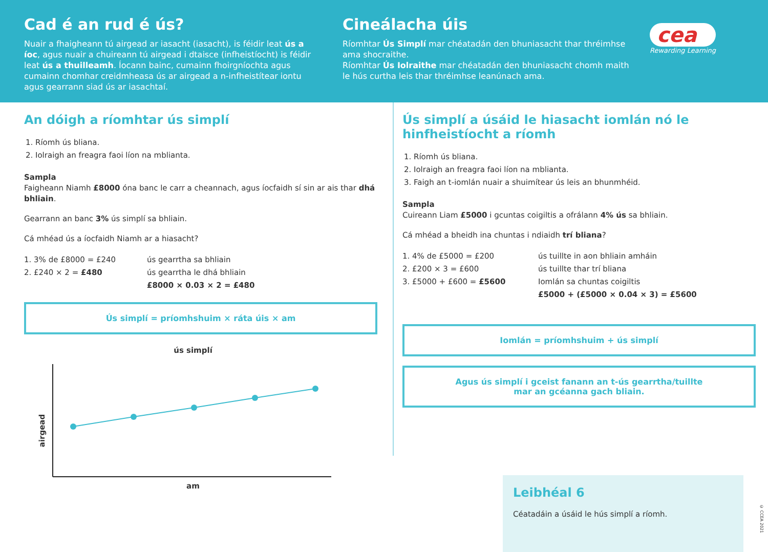Cad é an rud é ús?
Nuair a fhaigheann tú airgead ar iasacht (iasacht), is féidir leat ús a íoc, agus nuair a chuireann tú airgead i dtaisce (infheistíocht) is féidir leat ús a thuilleamh. Íocann bainc, cumainn fhoirgníochta agus cumainn chomhar creidmheasa ús ar airgead a n-infheistítear iontu agus gearrann siad ús ar iasachtaí.
Cineálacha úis
Ríomhtar Ús Simplí mar chéatadán den bhuniasacht thar thréimhse ama shocraithe.
Ríomhtar Ús Iolraithe mar chéatadán den bhuniasacht chomh maith le hús curtha leis thar thréimhse leanúnach ama.
cea
Rewarding Learning
An dóigh a ríomhtar ús simplí
1. Ríomh ús bliana.
2. Iolraigh an freagra faoi líon na mblianta.
Sampla
Faigheann Niamh £8000 óna banc le carr a cheannach, agus íocfaidh sí sin ar ais thar dhá bhliain.
Gearrann an banc 3% ús simplí sa bhliain.
Cá mhéad ús a íocfaidh Niamh ar a hiasacht?
1. 3% de £8000 = £240 ús gearrtha sa bhliain 2. £240 × 2 = £480 ús gearrtha le dhá bhliain £8000 × 0.03 × 2 = £480
Ús simplí = príomhshuim × ráta úis × am
ús simplí
airgead
am
Ús simplí a úsáid le hiasacht iomlán nó le hinfheistíocht a ríomh
1. Ríomh ús bliana.
2. Iolraigh an freagra faoi líon na mblianta.
3. Faigh an t-iomlán nuair a shuimítear ús leis an bhunmhéid.
Sampla
Cuireann Liam £5000 i gcuntas coigiltis a ofrálann 4% ús sa bhliain.
Cá mhéad a bheidh ina chuntas i ndiaidh trí bliana?
1. 4% de £5000 = £200 ús tuillte in aon bhliain amháin 2. £200 × 3 = £600 ús tuillte thar trí bliana 3. £5000 + £600 = £5600 Iomlán sa chuntas coigiltis £5000 + (£5000 × 0.04 × 3) = £5600
Iomlán = príomhshuim + ús simplí
Agus ús simplí i gceist fanann an t-ús gearrtha/tuillte
mar an gcéanna gach bliain.
Leibhéal 6
Céatadáin a úsáid le hús simplí a ríomh.
© CCEA 2021